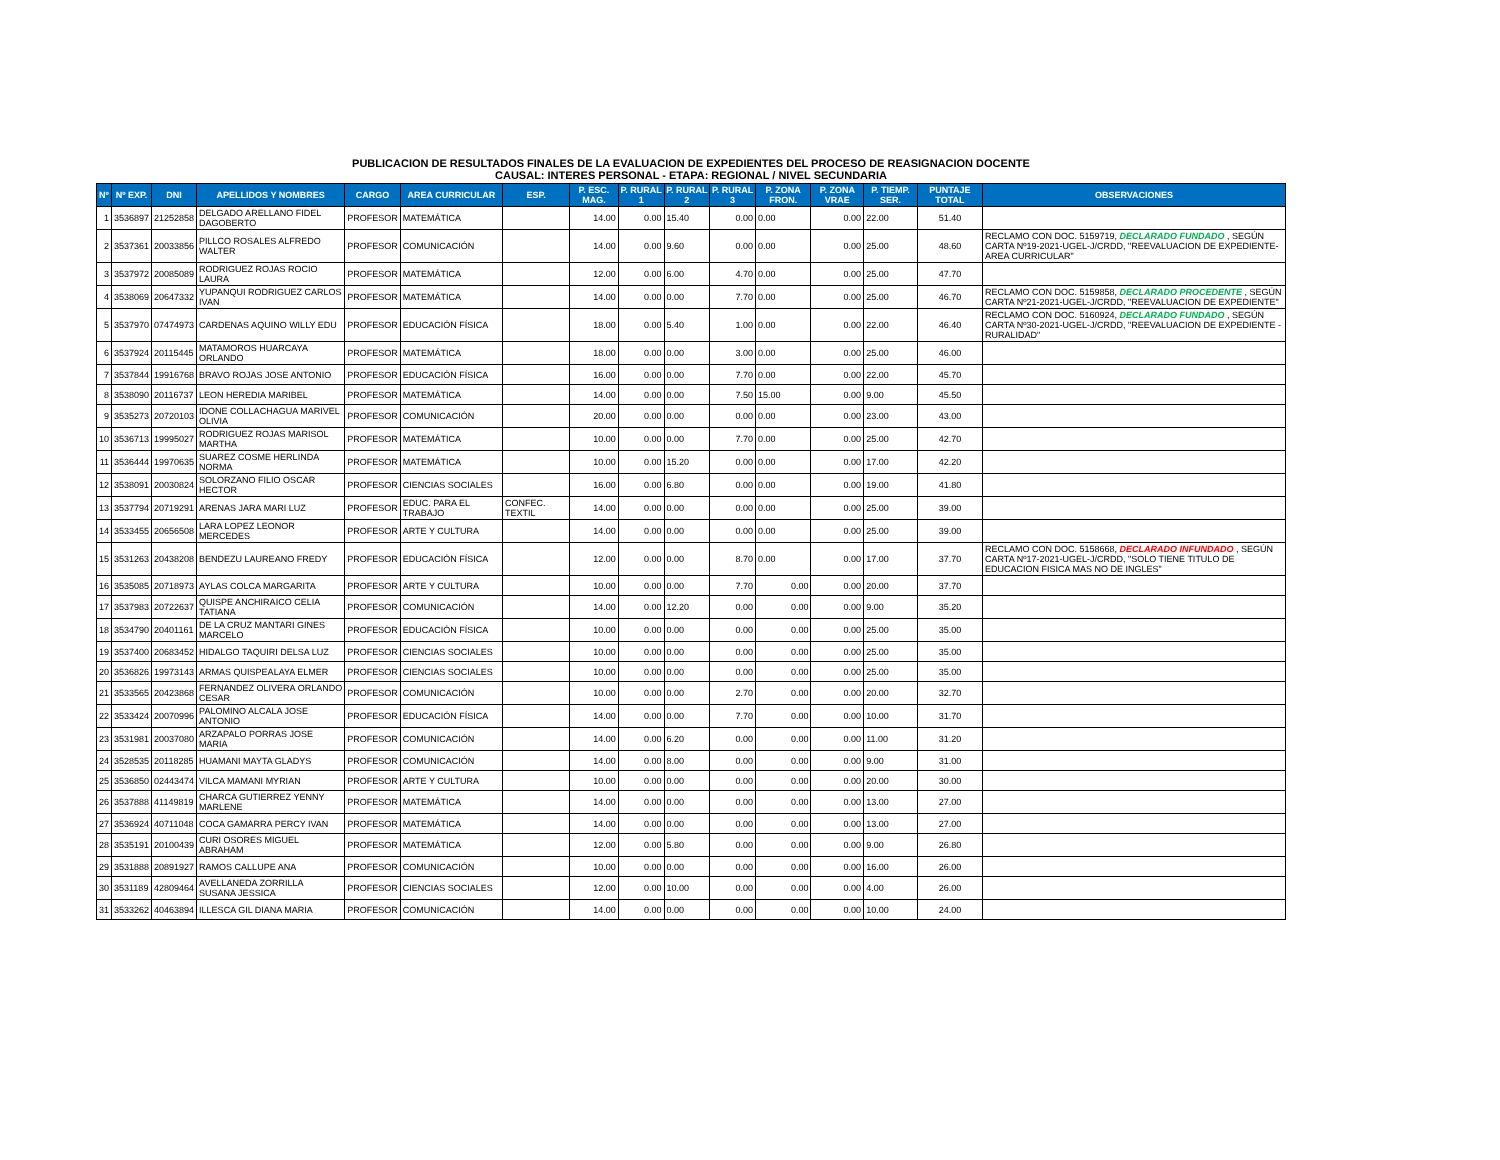PUBLICACION DE RESULTADOS FINALES DE LA EVALUACION DE EXPEDIENTES DEL PROCESO DE REASIGNACION DOCENTE
CAUSAL: INTERES PERSONAL - ETAPA: REGIONAL / NIVEL SECUNDARIA
| Nº | Nº EXP. | DNI | APELLIDOS Y NOMBRES | CARGO | AREA CURRICULAR | ESP. | P. ESC. MAG. | P. RURAL 1 | P. RURAL 2 | P. RURAL 3 | P. ZONA FRON. | P. ZONA VRAE | P. TIEMP. SER. | PUNTAJE TOTAL | OBSERVACIONES |
| --- | --- | --- | --- | --- | --- | --- | --- | --- | --- | --- | --- | --- | --- | --- | --- |
| 1 | 3536897 | 21252858 | DELGADO ARELLANO FIDEL DAGOBERTO | PROFESOR | MATEMÁTICA | | 14.00 | 0.00 | 15.40 | 0.00 | 0.00 | 0.00 | 22.00 | 51.40 | |
| 2 | 3537361 | 20033856 | PILLCO ROSALES ALFREDO WALTER | PROFESOR | COMUNICACIÓN | | 14.00 | 0.00 | 9.60 | 0.00 | 0.00 | 0.00 | 25.00 | 48.60 | RECLAMO CON DOC. 5159719, DECLARADO FUNDADO , SEGÚN CARTA Nº19-2021-UGEL-J/CRDD, "REEVALUACION DE EXPEDIENTE-AREA CURRICULAR" |
| 3 | 3537972 | 20085089 | RODRIGUEZ ROJAS ROCIO LAURA | PROFESOR | MATEMÁTICA | | 12.00 | 0.00 | 6.00 | 4.70 | 0.00 | 0.00 | 25.00 | 47.70 | |
| 4 | 3538069 | 20647332 | YUPANQUI RODRIGUEZ CARLOS IVAN | PROFESOR | MATEMÁTICA | | 14.00 | 0.00 | 0.00 | 7.70 | 0.00 | 0.00 | 25.00 | 46.70 | RECLAMO CON DOC. 5159858, DECLARADO PROCEDENTE , SEGÚN CARTA Nº21-2021-UGEL-J/CRDD, "REEVALUACION DE EXPEDIENTE" |
| 5 | 3537970 | 07474973 | CARDENAS AQUINO WILLY EDU | PROFESOR | EDUCACIÓN FÍSICA | | 18.00 | 0.00 | 5.40 | 1.00 | 0.00 | 0.00 | 22.00 | 46.40 | RECLAMO CON DOC. 5160924, DECLARADO FUNDADO , SEGÚN CARTA Nº30-2021-UGEL-J/CRDD, "REEVALUACION DE EXPEDIENTE - RURALIDAD" |
| 6 | 3537924 | 20115445 | MATAMOROS HUARCAYA ORLANDO | PROFESOR | MATEMÁTICA | | 18.00 | 0.00 | 0.00 | 3.00 | 0.00 | 0.00 | 25.00 | 46.00 | |
| 7 | 3537844 | 19916768 | BRAVO ROJAS JOSE ANTONIO | PROFESOR | EDUCACIÓN FÍSICA | | 16.00 | 0.00 | 0.00 | 7.70 | 0.00 | 0.00 | 22.00 | 45.70 | |
| 8 | 3538090 | 20116737 | LEON HEREDIA MARIBEL | PROFESOR | MATEMÁTICA | | 14.00 | 0.00 | 0.00 | 7.50 | 15.00 | 0.00 | 9.00 | 45.50 | |
| 9 | 3535273 | 20720103 | IDONE COLLACHAGUA MARIVEL OLIVIA | PROFESOR | COMUNICACIÓN | | 20.00 | 0.00 | 0.00 | 0.00 | 0.00 | 0.00 | 23.00 | 43.00 | |
| 10 | 3536713 | 19995027 | RODRIGUEZ ROJAS MARISOL MARTHA | PROFESOR | MATEMÁTICA | | 10.00 | 0.00 | 0.00 | 7.70 | 0.00 | 0.00 | 25.00 | 42.70 | |
| 11 | 3536444 | 19970635 | SUAREZ COSME HERLINDA NORMA | PROFESOR | MATEMÁTICA | | 10.00 | 0.00 | 15.20 | 0.00 | 0.00 | 0.00 | 17.00 | 42.20 | |
| 12 | 3538091 | 20030824 | SOLORZANO FILIO OSCAR HECTOR | PROFESOR | CIENCIAS SOCIALES | | 16.00 | 0.00 | 6.80 | 0.00 | 0.00 | 0.00 | 19.00 | 41.80 | |
| 13 | 3537794 | 20719291 | ARENAS JARA MARI LUZ | PROFESOR | EDUC. PARA EL TRABAJO | CONFEC. TEXTIL | 14.00 | 0.00 | 0.00 | 0.00 | 0.00 | 0.00 | 25.00 | 39.00 | |
| 14 | 3533455 | 20656508 | LARA LOPEZ LEONOR MERCEDES | PROFESOR | ARTE Y CULTURA | | 14.00 | 0.00 | 0.00 | 0.00 | 0.00 | 0.00 | 25.00 | 39.00 | |
| 15 | 3531263 | 20438208 | BENDEZU LAUREANO FREDY | PROFESOR | EDUCACIÓN FÍSICA | | 12.00 | 0.00 | 0.00 | 8.70 | 0.00 | 0.00 | 17.00 | 37.70 | RECLAMO CON DOC. 5158668, DECLARADO INFUNDADO , SEGÚN CARTA Nº17-2021-UGEL-J/CRDD, "SOLO TIENE TITULO DE EDUCACION FISICA MAS NO DE INGLES" |
| 16 | 3535085 | 20718973 | AYLAS COLCA MARGARITA | PROFESOR | ARTE Y CULTURA | | 10.00 | 0.00 | 0.00 | 7.70 | 0.00 | 0.00 | 20.00 | 37.70 | |
| 17 | 3537983 | 20722637 | QUISPE ANCHIRAICO CELIA TATIANA | PROFESOR | COMUNICACIÓN | | 14.00 | 0.00 | 12.20 | 0.00 | 0.00 | 0.00 | 9.00 | 35.20 | |
| 18 | 3534790 | 20401161 | DE LA CRUZ MANTARI GINES MARCELO | PROFESOR | EDUCACIÓN FÍSICA | | 10.00 | 0.00 | 0.00 | 0.00 | 0.00 | 0.00 | 25.00 | 35.00 | |
| 19 | 3537400 | 20683452 | HIDALGO TAQUIRI DELSA LUZ | PROFESOR | CIENCIAS SOCIALES | | 10.00 | 0.00 | 0.00 | 0.00 | 0.00 | 0.00 | 25.00 | 35.00 | |
| 20 | 3536826 | 19973143 | ARMAS QUISPEALAYA ELMER | PROFESOR | CIENCIAS SOCIALES | | 10.00 | 0.00 | 0.00 | 0.00 | 0.00 | 0.00 | 25.00 | 35.00 | |
| 21 | 3533565 | 20423868 | FERNANDEZ OLIVERA ORLANDO CESAR | PROFESOR | COMUNICACIÓN | | 10.00 | 0.00 | 0.00 | 2.70 | 0.00 | 0.00 | 20.00 | 32.70 | |
| 22 | 3533424 | 20070996 | PALOMINO ALCALA JOSE ANTONIO | PROFESOR | EDUCACIÓN FÍSICA | | 14.00 | 0.00 | 0.00 | 7.70 | 0.00 | 0.00 | 10.00 | 31.70 | |
| 23 | 3531981 | 20037080 | ARZAPALO PORRAS JOSE MARIA | PROFESOR | COMUNICACIÓN | | 14.00 | 0.00 | 6.20 | 0.00 | 0.00 | 0.00 | 11.00 | 31.20 | |
| 24 | 3528535 | 20118285 | HUAMANI MAYTA GLADYS | PROFESOR | COMUNICACIÓN | | 14.00 | 0.00 | 8.00 | 0.00 | 0.00 | 0.00 | 9.00 | 31.00 | |
| 25 | 3536850 | 02443474 | VILCA MAMANI MYRIAN | PROFESOR | ARTE Y CULTURA | | 10.00 | 0.00 | 0.00 | 0.00 | 0.00 | 0.00 | 20.00 | 30.00 | |
| 26 | 3537888 | 41149819 | CHARCA GUTIERREZ YENNY MARLENE | PROFESOR | MATEMÁTICA | | 14.00 | 0.00 | 0.00 | 0.00 | 0.00 | 0.00 | 13.00 | 27.00 | |
| 27 | 3536924 | 40711048 | COCA GAMARRA PERCY IVAN | PROFESOR | MATEMÁTICA | | 14.00 | 0.00 | 0.00 | 0.00 | 0.00 | 0.00 | 13.00 | 27.00 | |
| 28 | 3535191 | 20100439 | CURI OSORES MIGUEL ABRAHAM | PROFESOR | MATEMÁTICA | | 12.00 | 0.00 | 5.80 | 0.00 | 0.00 | 0.00 | 9.00 | 26.80 | |
| 29 | 3531888 | 20891927 | RAMOS CALLUPE ANA | PROFESOR | COMUNICACIÓN | | 10.00 | 0.00 | 0.00 | 0.00 | 0.00 | 0.00 | 16.00 | 26.00 | |
| 30 | 3531189 | 42809464 | AVELLANEDA ZORRILLA SUSANA JESSICA | PROFESOR | CIENCIAS SOCIALES | | 12.00 | 0.00 | 10.00 | 0.00 | 0.00 | 0.00 | 4.00 | 26.00 | |
| 31 | 3533262 | 40463894 | ILLESCA GIL DIANA MARIA | PROFESOR | COMUNICACIÓN | | 14.00 | 0.00 | 0.00 | 0.00 | 0.00 | 0.00 | 10.00 | 24.00 | |